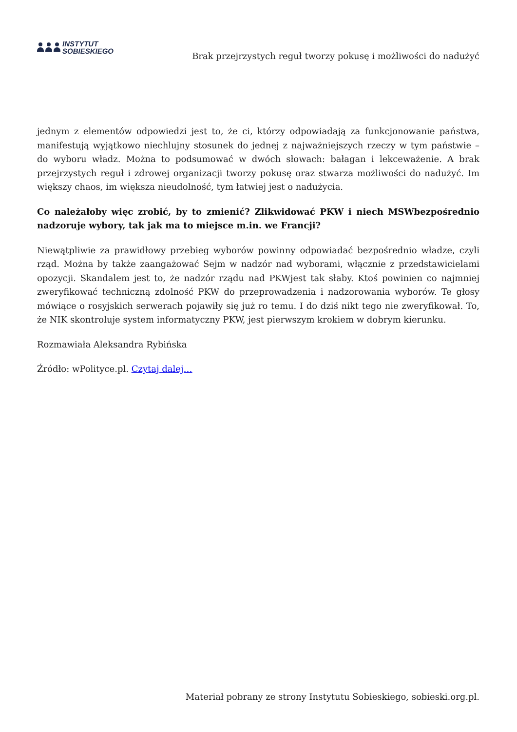INSTYTUT
SOBIESKIEGO
Brak przejrzystych reguł tworzy pokusę i możliwości do nadużyć
jednym z elementów odpowiedzi jest to, że ci, którzy odpowiadają za funkcjonowanie państwa, manifestują wyjątkowo niechlujny stosunek do jednej z najważniejszych rzeczy w tym państwie – do wyboru władz. Można to podsumować w dwóch słowach: bałagan i lekceważenie. A brak przejrzystych reguł i zdrowej organizacji tworzy pokusę oraz stwarza możliwości do nadużyć. Im większy chaos, im większa nieudolność, tym łatwiej jest o nadużycia.
Co należałoby więc zrobić, by to zmienić? Zlikwidować PKW i niech MSWbezpośrednio nadzoruje wybory, tak jak ma to miejsce m.in. we Francji?
Niewątpliwie za prawidłowy przebieg wyborów powinny odpowiadać bezpośrednio władze, czyli rząd. Można by także zaangażować Sejm w nadzór nad wyborami, włącznie z przedstawicielami opozycji. Skandalem jest to, że nadzór rządu nad PKWjest tak słaby. Ktoś powinien co najmniej zweryfikować techniczną zdolność PKW do przeprowadzenia i nadzorowania wyborów. Te głosy mówiące o rosyjskich serwerach pojawiły się już ro temu. I do dziś nikt tego nie zweryfikował. To, że NIK skontroluje system informatyczny PKW, jest pierwszym krokiem w dobrym kierunku.
Rozmawiała Aleksandra Rybińska
Źródło: wPolityce.pl. Czytaj dalej…
Materiał pobrany ze strony Instytutu Sobieskiego, sobieski.org.pl.